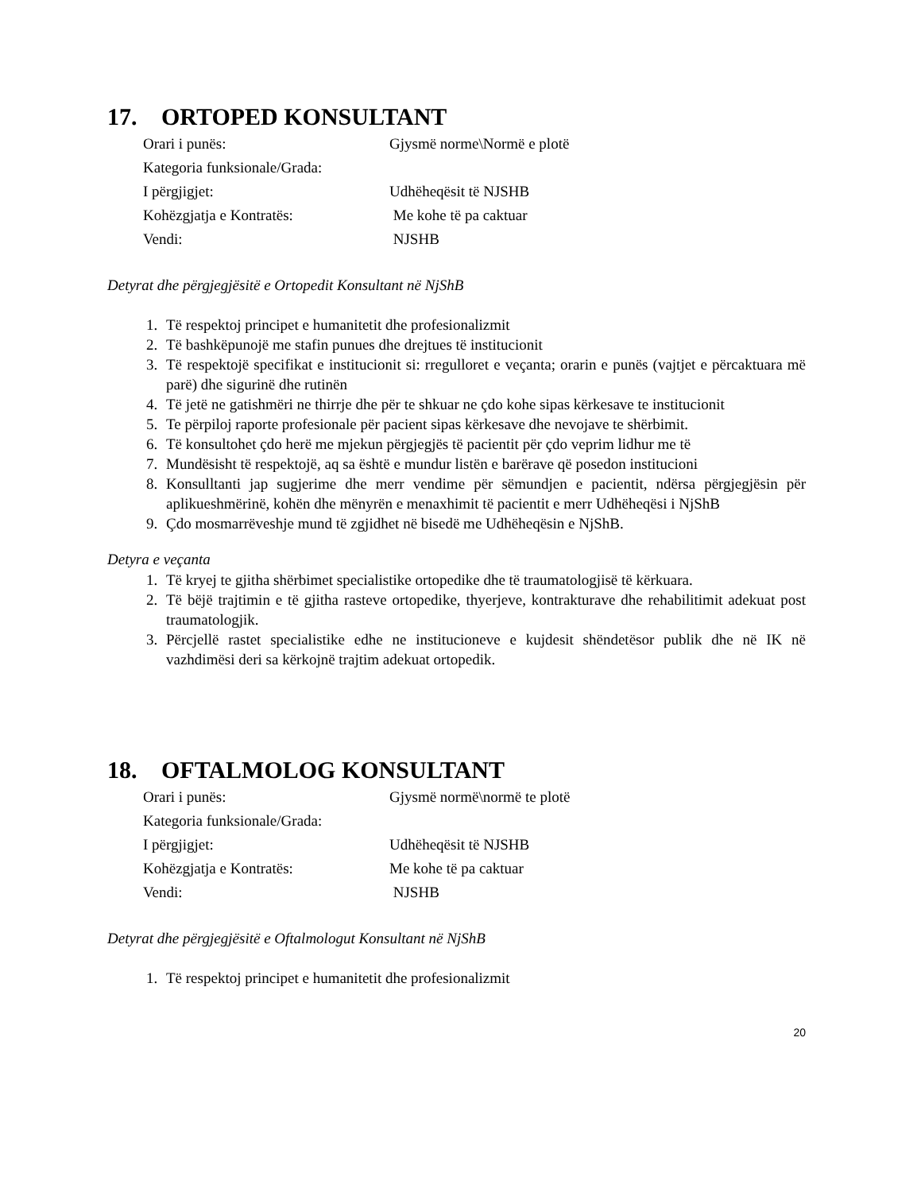17. ORTOPED KONSULTANT
| Orari i punës: | Gjysmë norme\Normë e plotë |
| Kategoria funksionale/Grada: | |
| I përgjigjet: | Udhëheqësit të NJSHB |
| Kohëzgjatja e Kontratës: | Me kohe të pa caktuar |
| Vendi: | NJSHB |
Detyrat dhe përgjegjësitë e Ortopedit Konsultant në NjShB
1. Të respektoj principet e humanitetit dhe profesionalizmit
2. Të bashkëpunojë me stafin punues dhe drejtues të institucionit
3. Të respektojë specifikat e institucionit si: rregulloret e veçanta; orarin e punës (vajtjet e përcaktuara më parë) dhe sigurinë dhe rutinën
4. Të jetë ne gatishmëri ne thirrje dhe për te shkuar ne çdo kohe sipas kërkesave te institucionit
5. Te përpiloj raporte profesionale për pacient sipas kërkesave dhe nevojave te shërbimit.
6. Të konsultohet çdo herë me mjekun përgjegjës të pacientit për çdo veprim lidhur me të
7. Mundësisht të respektojë, aq sa është e mundur listën e barërave që posedon institucioni
8. Konsulltanti jap sugjerime dhe merr vendime për sëmundjen e pacientit, ndërsa përgjegjësin për aplikueshmërinë, kohën dhe mënyrën e menaxhimit të pacientit e merr Udhëheqësi i NjShB
9. Çdo mosmarrëveshje mund të zgjidhet në bisedë me Udhëheqësin e NjShB.
Detyra e veçanta
1. Të kryej te gjitha shërbimet specialistike ortopedike dhe të traumatologjisë të kërkuara.
2. Të bëjë trajtimin e të gjitha rasteve ortopedike, thyerjeve, kontrakturave dhe rehabilitimit adekuat post traumatologjik.
3. Përcjellë rastet specialistike edhe ne institucioneve e kujdesit shëndetësor publik dhe në IK në vazhdimësi deri sa kërkojnë trajtim adekuat ortopedik.
18. OFTALMOLOG KONSULTANT
| Orari i punës: | Gjysmë normë\normë te plotë |
| Kategoria funksionale/Grada: | |
| I përgjigjet: | Udhëheqësit të NJSHB |
| Kohëzgjatja e Kontratës: | Me kohe të pa caktuar |
| Vendi: | NJSHB |
Detyrat dhe përgjegjësitë e Oftalmologut Konsultant në NjShB
1. Të respektoj principet e humanitetit dhe profesionalizmit
20